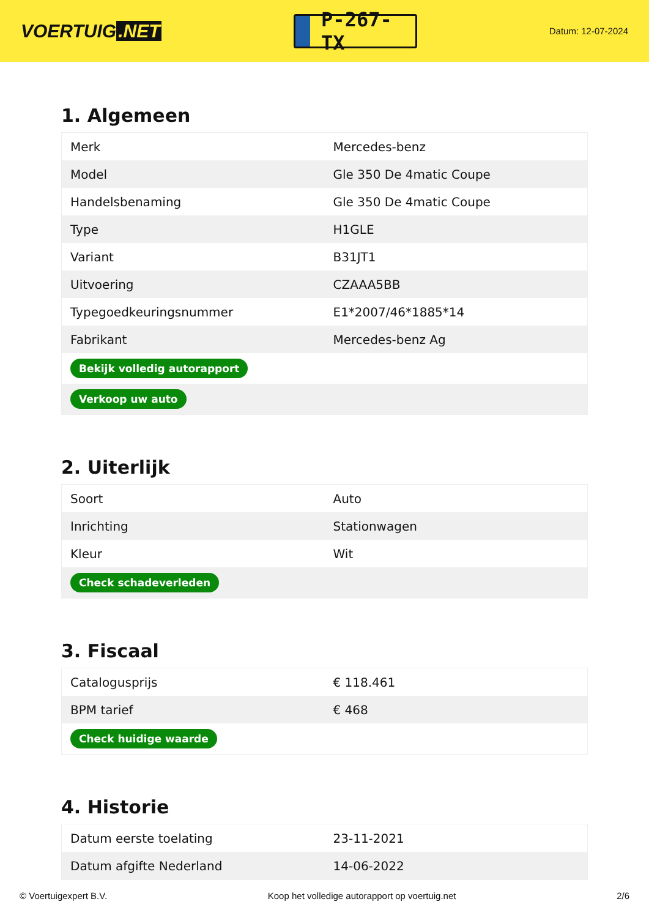VOERTUIG.NET
P-267-TX
Datum: 12-07-2024
1. Algemeen
| Merk | Mercedes-benz |
| Model | Gle 350 De 4matic Coupe |
| Handelsbenaming | Gle 350 De 4matic Coupe |
| Type | H1GLE |
| Variant | B31JT1 |
| Uitvoering | CZAAA5BB |
| Typegoedkeuringsnummer | E1*2007/46*1885*14 |
| Fabrikant | Mercedes-benz Ag |
| Bekijk volledig autorapport | |
| Verkoop uw auto | |
2. Uiterlijk
| Soort | Auto |
| Inrichting | Stationwagen |
| Kleur | Wit |
| Check schadeverleden | |
3. Fiscaal
| Catalogusprijs | € 118.461 |
| BPM tarief | € 468 |
| Check huidige waarde | |
4. Historie
| Datum eerste toelating | 23-11-2021 |
| Datum afgifte Nederland | 14-06-2022 |
© Voertuigexpert B.V. Koop het volledige autorapport op voertuig.net 2/6